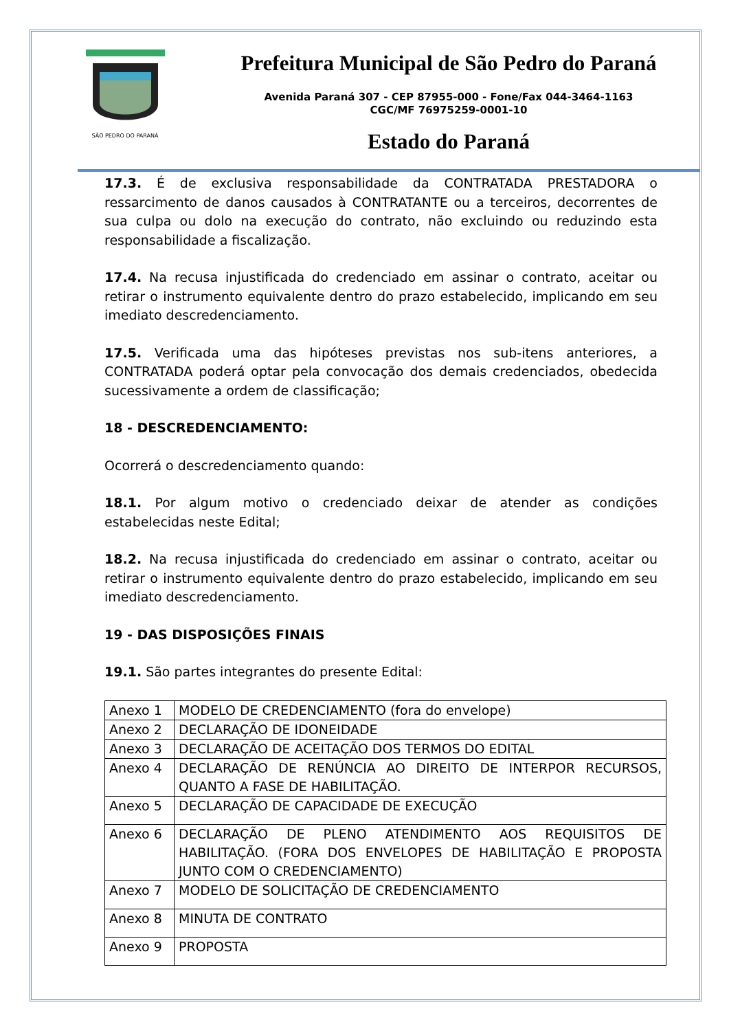SÃO PEDRO DO PARANÁ
Prefeitura Municipal de São Pedro do Paraná
Avenida Paraná 307 - CEP 87955-000 - Fone/Fax 044-3464-1163
CGC/MF 76975259-0001-10
Estado do Paraná
17.3. É de exclusiva responsabilidade da CONTRATADA PRESTADORA o ressarcimento de danos causados à CONTRATANTE ou a terceiros, decorrentes de sua culpa ou dolo na execução do contrato, não excluindo ou reduzindo esta responsabilidade a fiscalização.
17.4. Na recusa injustificada do credenciado em assinar o contrato, aceitar ou retirar o instrumento equivalente dentro do prazo estabelecido, implicando em seu imediato descredenciamento.
17.5. Verificada uma das hipóteses previstas nos sub-itens anteriores, a CONTRATADA poderá optar pela convocação dos demais credenciados, obedecida sucessivamente a ordem de classificação;
18 - DESCREDENCIAMENTO:
Ocorrerá o descredenciamento quando:
18.1. Por algum motivo o credenciado deixar de atender as condições estabelecidas neste Edital;
18.2. Na recusa injustificada do credenciado em assinar o contrato, aceitar ou retirar o instrumento equivalente dentro do prazo estabelecido, implicando em seu imediato descredenciamento.
19 - DAS DISPOSIÇÕES FINAIS
19.1. São partes integrantes do presente Edital:
| Anexo 1 | MODELO DE CREDENCIAMENTO (fora do envelope) |
| Anexo 2 | DECLARAÇÃO DE IDONEIDADE |
| Anexo 3 | DECLARAÇÃO DE ACEITAÇÃO DOS TERMOS DO EDITAL |
| Anexo 4 | DECLARAÇÃO DE RENÚNCIA AO DIREITO DE INTERPOR RECURSOS, QUANTO A FASE DE HABILITAÇÃO. |
| Anexo 5 | DECLARAÇÃO DE CAPACIDADE DE EXECUÇÃO |
| Anexo 6 | DECLARAÇÃO DE PLENO ATENDIMENTO AOS REQUISITOS DE HABILITAÇÃO. (FORA DOS ENVELOPES DE HABILITAÇÃO E PROPOSTA JUNTO COM O CREDENCIAMENTO) |
| Anexo 7 | MODELO DE SOLICITAÇÃO DE CREDENCIAMENTO |
| Anexo 8 | MINUTA DE CONTRATO |
| Anexo 9 | PROPOSTA |